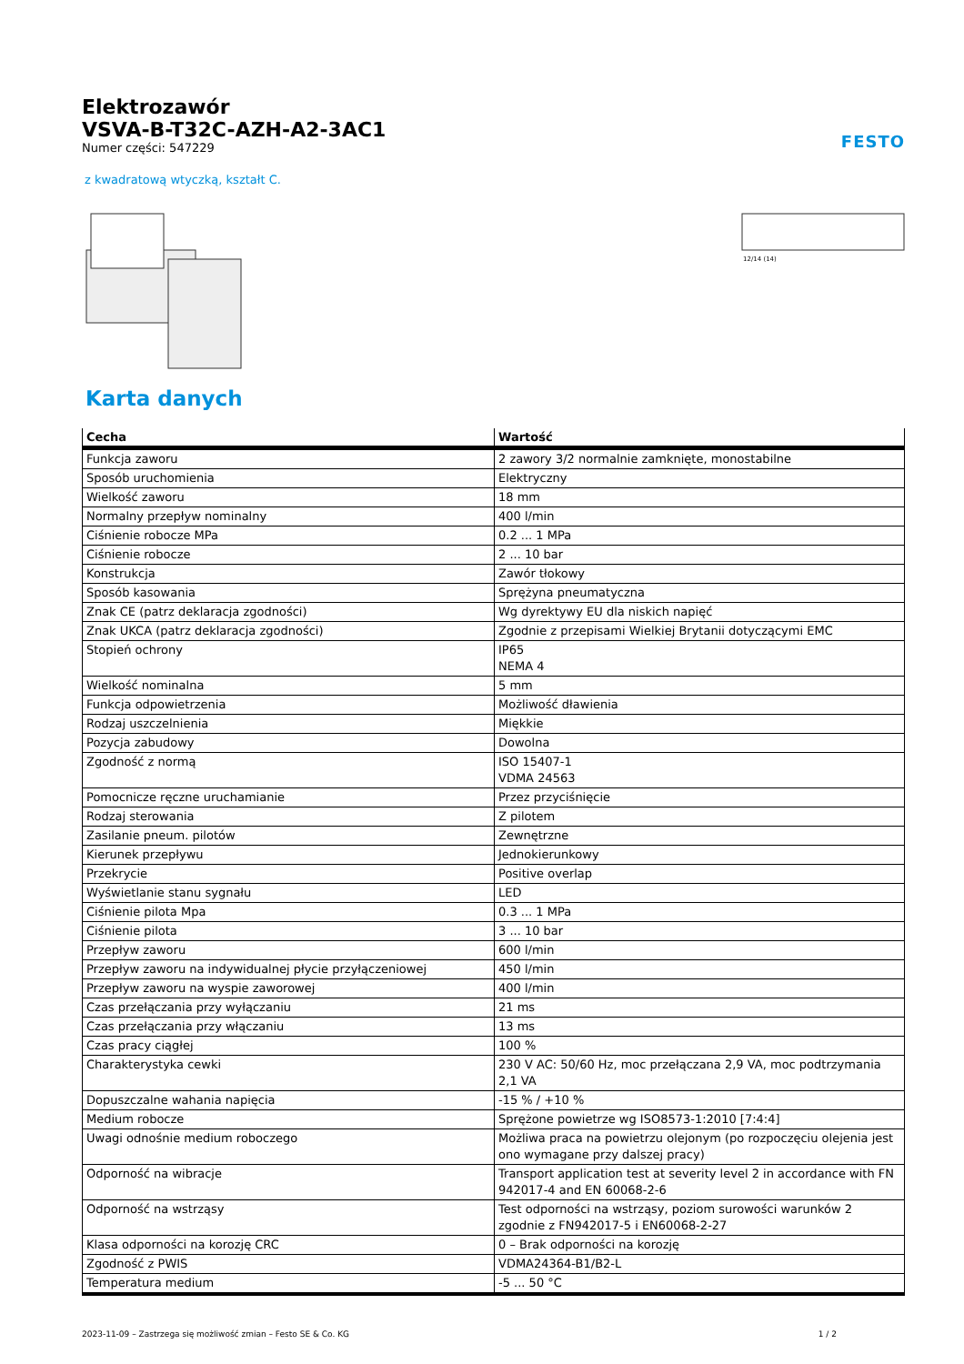FESTO
Elektrozawór
VSVA-B-T32C-AZH-A2-3AC1
Numer części: 547229
z kwadratową wtyczką, kształt C.
12/14 (14)
Karta danych
| Cecha | Wartość |
| --- | --- |
| Funkcja zaworu | 2 zawory 3/2 normalnie zamknięte, monostabilne |
| Sposób uruchomienia | Elektryczny |
| Wielkość zaworu | 18 mm |
| Normalny przepływ nominalny | 400 l/min |
| Ciśnienie robocze MPa | 0.2 ... 1 MPa |
| Ciśnienie robocze | 2 ... 10 bar |
| Konstrukcja | Zawór tłokowy |
| Sposób kasowania | Sprężyna pneumatyczna |
| Znak CE (patrz deklaracja zgodności) | Wg dyrektywy EU dla niskich napięć |
| Znak UKCA (patrz deklaracja zgodności) | Zgodnie z przepisami Wielkiej Brytanii dotyczącymi EMC |
| Stopień ochrony | IP65 NEMA 4 |
| Wielkość nominalna | 5 mm |
| Funkcja odpowietrzenia | Możliwość dławienia |
| Rodzaj uszczelnienia | Miękkie |
| Pozycja zabudowy | Dowolna |
| Zgodność z normą | ISO 15407-1 VDMA 24563 |
| Pomocnicze ręczne uruchamianie | Przez przyciśnięcie |
| Rodzaj sterowania | Z pilotem |
| Zasilanie pneum. pilotów | Zewnętrzne |
| Kierunek przepływu | Jednokierunkowy |
| Przekrycie | Positive overlap |
| Wyświetlanie stanu sygnału | LED |
| Ciśnienie pilota Mpa | 0.3 ... 1 MPa |
| Ciśnienie pilota | 3 ... 10 bar |
| Przepływ zaworu | 600 l/min |
| Przepływ zaworu na indywidualnej płycie przyłączeniowej | 450 l/min |
| Przepływ zaworu na wyspie zaworowej | 400 l/min |
| Czas przełączania przy wyłączaniu | 21 ms |
| Czas przełączania przy włączaniu | 13 ms |
| Czas pracy ciągłej | 100 % |
| Charakterystyka cewki | 230 V AC: 50/60 Hz, moc przełączana 2,9 VA, moc podtrzymania 2,1 VA |
| Dopuszczalne wahania napięcia | -15 % / +10 % |
| Medium robocze | Sprężone powietrze wg ISO8573-1:2010 [7:4:4] |
| Uwagi odnośnie medium roboczego | Możliwa praca na powietrzu olejonym (po rozpoczęciu olejenia jest ono wymagane przy dalszej pracy) |
| Odporność na wibracje | Transport application test at severity level 2 in accordance with FN 942017-4 and EN 60068-2-6 |
| Odporność na wstrząsy | Test odporności na wstrząsy, poziom surowości warunków 2 zgodnie z FN942017-5 i EN60068-2-27 |
| Klasa odporności na korozję CRC | 0 – Brak odporności na korozję |
| Zgodność z PWIS | VDMA24364-B1/B2-L |
| Temperatura medium | -5 ... 50 °C |
2023-11-09 – Zastrzega się możliwość zmian – Festo SE & Co. KG 1 / 2